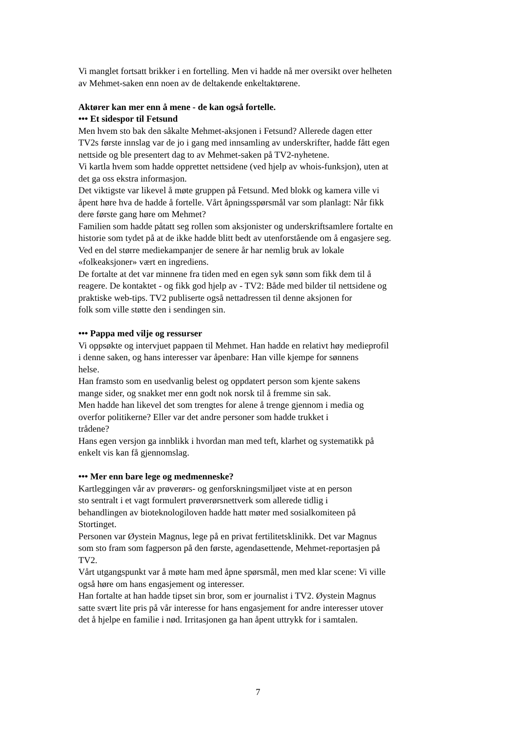Vi manglet fortsatt brikker i en fortelling. Men vi hadde nå mer oversikt over helheten
av Mehmet-saken enn noen av de deltakende enkeltaktørene.
Aktører kan mer enn å mene - de kan også fortelle.
••• Et sidespor til Fetsund
Men hvem sto bak den såkalte Mehmet-aksjonen i Fetsund? Allerede dagen etter
TV2s første innslag var de jo i gang med innsamling av underskrifter, hadde fått egen
nettside og ble presentert dag to av Mehmet-saken på TV2-nyhetene.
Vi kartla hvem som hadde opprettet nettsidene (ved hjelp av whois-funksjon), uten at
det ga oss ekstra informasjon.
Det viktigste var likevel å møte gruppen på Fetsund. Med blokk og kamera ville vi
åpent høre hva de hadde å fortelle. Vårt åpningsspørsmål var som planlagt: Når fikk
dere første gang høre om Mehmet?
Familien som hadde påtatt seg rollen som aksjonister og underskriftsamlere fortalte en
historie som tydet på at de ikke hadde blitt bedt av utenforstående om å engasjere seg.
Ved en del større mediekampanjer de senere år har nemlig bruk av lokale
«folkeaksjoner» vært en ingrediens.
De fortalte at det var minnene fra tiden med en egen syk sønn som fikk dem til å
reagere. De kontaktet - og fikk god hjelp av - TV2: Både med bilder til nettsidene og
praktiske web-tips. TV2 publiserte også nettadressen til denne aksjonen for
folk som ville støtte den i sendingen sin.
••• Pappa med vilje og ressurser
Vi oppsøkte og intervjuet pappaen til Mehmet. Han hadde en relativt høy medieprofil
i denne saken, og hans interesser var åpenbare: Han ville kjempe for sønnens
helse.
Han framsto som en usedvanlig belest og oppdatert person som kjente sakens
mange sider, og snakket mer enn godt nok norsk til å fremme sin sak.
Men hadde han likevel det som trengtes for alene å trenge gjennom i media og
overfor politikerne? Eller var det andre personer som hadde trukket i
trådene?
Hans egen versjon ga innblikk i hvordan man med teft, klarhet og systematikk på
enkelt vis kan få gjennomslag.
••• Mer enn bare lege og medmenneske?
Kartleggingen vår av prøverørs- og genforskningsmiljøet viste at en person
sto sentralt i et vagt formulert prøverørsnettverk som allerede tidlig i
behandlingen av bioteknologiloven hadde hatt møter med sosialkomiteen på
Stortinget.
Personen var Øystein Magnus, lege på en privat fertilitetsklinikk. Det var Magnus
som sto fram som fagperson på den første, agendasettende, Mehmet-reportasjen på
TV2.
Vårt utgangspunkt var å møte ham med åpne spørsmål, men med klar scene: Vi ville
også høre om hans engasjement og interesser.
Han fortalte at han hadde tipset sin bror, som er journalist i TV2. Øystein Magnus
satte svært lite pris på vår interesse for hans engasjement for andre interesser utover
det å hjelpe en familie i nød. Irritasjonen ga han åpent uttrykk for i samtalen.
7